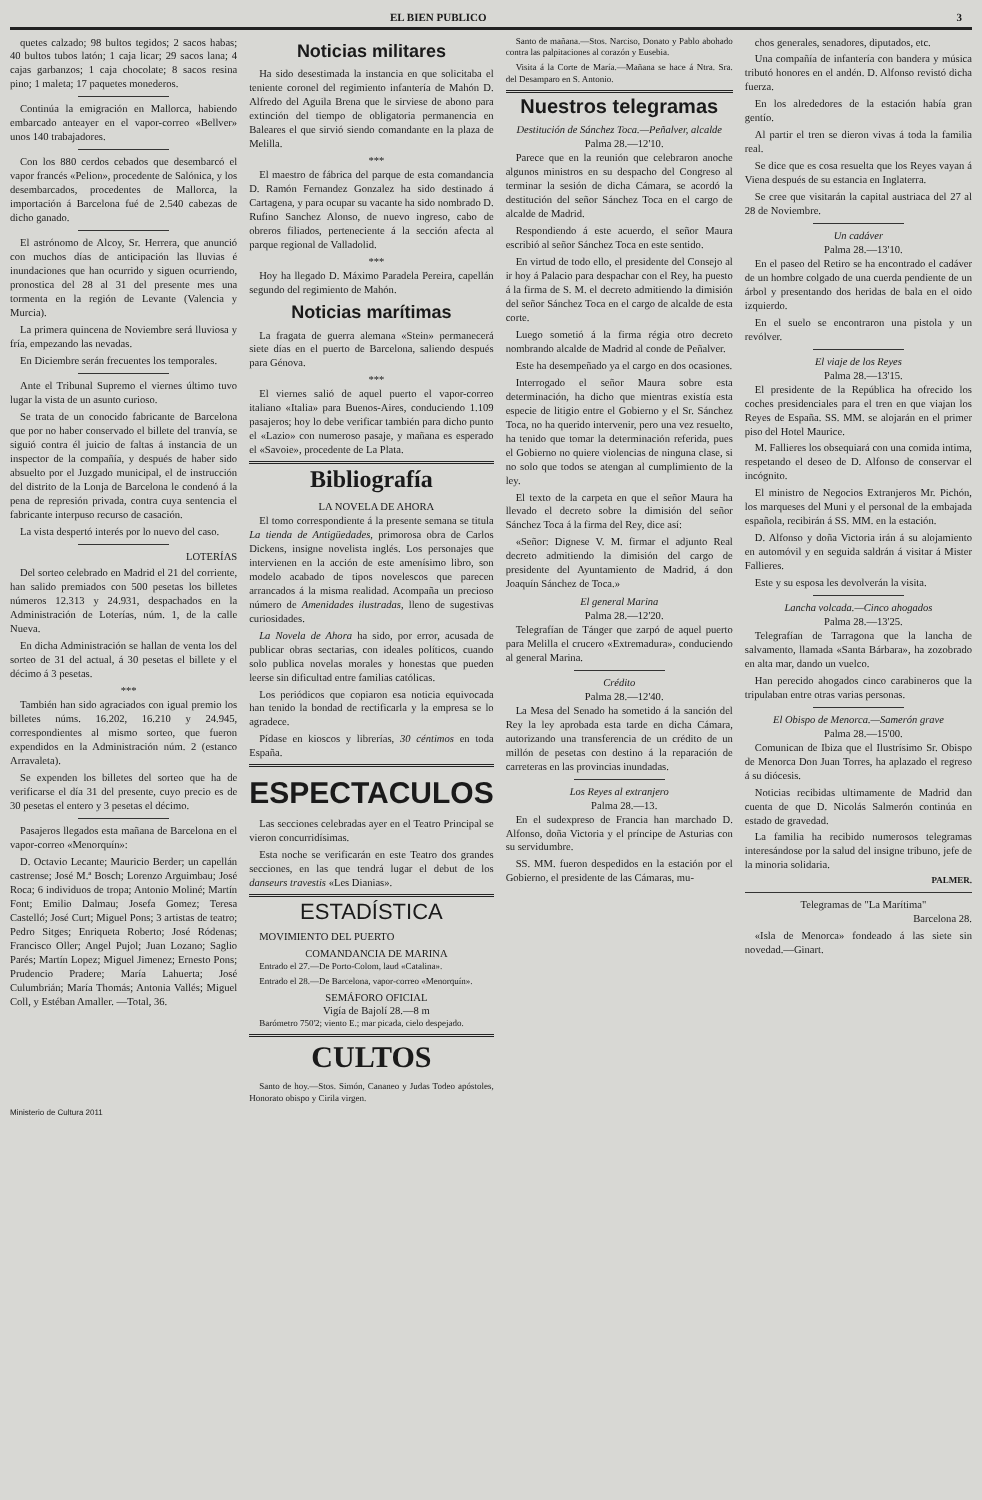EL BIEN PUBLICO 3
quetes calzado; 98 bultos tegidos; 2 sacos habas; 40 bultos tubos latón; 1 caja licar; 29 sacos lana; 4 cajas garbanzos; 1 caja chocolate; 8 sacos resina pino; 1 maleta; 17 paquetes monederos.
Continúa la emigración en Mallorca, habiendo embarcado anteayer en el vapor-correo «Bellver» unos 140 trabajadores.
Con los 880 cerdos cebados que desembarcó el vapor francés «Pelion», procedente de Salónica, y los desembarcados, procedentes de Mallorca, la importación á Barcelona fué de 2.540 cabezas de dicho ganado.
El astrónomo de Alcoy, Sr. Herrera, que anunció con muchos días de anticipación las lluvias é inundaciones que han ocurrido y siguen ocurriendo, pronostica del 28 al 31 del presente mes una tormenta en la región de Levante (Valencia y Murcia).
La primera quincena de Noviembre será lluviosa y fría, empezando las nevadas.
En Diciembre serán frecuentes los temporales.
Ante el Tribunal Supremo el viernes último tuvo lugar la vista de un asunto curioso.
Se trata de un conocido fabricante de Barcelona que por no haber conservado el billete del tranvía, se siguió contra él juicio de faltas á instancia de un inspector de la compañía, y después de haber sido absuelto por el Juzgado municipal, el de instrucción del distrito de la Lonja de Barcelona le condenó á la pena de represión privada, contra cuya sentencia el fabricante interpuso recurso de casación.
La vista despertó interés por lo nuevo del caso.
LOTERÍAS
Del sorteo celebrado en Madrid el 21 del corriente, han salido premiados con 500 pesetas los billetes números 12.313 y 24.931, despachados en la Administración de Loterías, núm. 1, de la calle Nueva.
En dicha Administración se hallan de venta los del sorteo de 31 del actual, á 30 pesetas el billete y el décimo á 3 pesetas.
***
También han sido agraciados con igual premio los billetes núms. 16.202, 16.210 y 24.945, correspondientes al mismo sorteo, que fueron expendidos en la Administración núm. 2 (estanco Arravaleta).
Se expenden los billetes del sorteo que ha de verificarse el día 31 del presente, cuyo precio es de 30 pesetas el entero y 3 pesetas el décimo.
Pasajeros llegados esta mañana de Barcelona en el vapor-correo «Menorquín»:
D. Octavio Lecante; Mauricio Berder; un capellán castrense; José M.ª Bosch; Lorenzo Arguimbau; José Roca; 6 individuos de tropa; Antonio Moliné; Martín Font; Emilio Dalmau; Josefa Gomez; Teresa Castelló; José Curt; Miguel Pons; 3 artistas de teatro; Pedro Sitges; Enriqueta Roberto; José Ródenas; Francisco Oller; Angel Pujol; Juan Lozano; Saglio Parés; Martín Lopez; Miguel Jimenez; Ernesto Pons; Prudencio Pradere; María Lahuerta; José Culumbrián; María Thomás; Antonia Vallés; Miguel Coll, y Estéban Amaller. —Total, 36.
Noticias militares
Ha sido desestimada la instancia en que solicitaba el teniente coronel del regimiento infantería de Mahón D. Alfredo del Aguila Brena que le sirviese de abono para extinción del tiempo de obligatoria permanencia en Baleares el que sirvió siendo comandante en la plaza de Melilla.
***
El maestro de fábrica del parque de esta comandancia D. Ramón Fernandez Gonzalez ha sido destinado á Cartagena, y para ocupar su vacante ha sido nombrado D. Rufino Sanchez Alonso, de nuevo ingreso, cabo de obreros filiados, perteneciente á la sección afecta al parque regional de Valladolid.
***
Hoy ha llegado D. Máximo Paradela Pereira, capellán segundo del regimiento de Mahón.
Noticias marítimas
La fragata de guerra alemana «Stein» permanecerá siete días en el puerto de Barcelona, saliendo después para Génova.
***
El viernes salió de aquel puerto el vapor-correo italiano «Italia» para Buenos-Aires, conduciendo 1.109 pasajeros; hoy lo debe verificar también para dicho punto el «Lazio» con numeroso pasaje, y mañana es esperado el «Savoie», procedente de La Plata.
Bibliografía
LA NOVELA DE AHORA
El tomo correspondiente á la presente semana se titula La tienda de Antigüedades, primorosa obra de Carlos Dickens, insigne novelista inglés. Los personajes que intervienen en la acción de este amenísimo libro, son modelo acabado de tipos novelescos que parecen arrancados á la misma realidad. Acompaña un precioso número de Amenidades ilustradas, lleno de sugestivas curiosidades.
La Novela de Ahora ha sido, por error, acusada de publicar obras sectarias, con ideales políticos, cuando solo publica novelas morales y honestas que pueden leerse sin dificultad entre familias católicas.
Los periódicos que copiaron esa noticia equivocada han tenido la bondad de rectificarla y la empresa se lo agradece.
Pídase en kioscos y librerías, 30 céntimos en toda España.
ESPECTACULOS
Las secciones celebradas ayer en el Teatro Principal se vieron concurridísimas.
Esta noche se verificarán en este Teatro dos grandes secciones, en las que tendrá lugar el debut de los danseurs travestis «Les Dianias».
ESTADÍSTICA
MOVIMIENTO DEL PUERTO
COMANDANCIA DE MARINA
Entrado el 27.—De Porto-Colom, laud «Catalina».
Entrado el 28.—De Barcelona, vapor-correo «Menorquín».
SEMÁFORO OFICIAL
Vigía de Bajolí 28.—8 m
Barómetro 750'2; viento E.; mar picada, cielo despejado.
CULTOS
Santo de hoy.—Stos. Simón, Cananeo y Judas Todeo apóstoles, Honorato obispo y Cirila virgen.
Santo de mañana.—Stos. Narciso, Donato y Pablo abohado contra las palpitaciones al corazón y Eusebia.
Visita á la Corte de María.—Mañana se hace á Ntra. Sra. del Desamparo en S. Antonio.
Nuestros telegramas
Destitución de Sánchez Toca.—Peñalver, alcalde
Palma 28.—12'10.
Parece que en la reunión que celebraron anoche algunos ministros en su despacho del Congreso al terminar la sesión de dicha Cámara, se acordó la destitución del señor Sánchez Toca en el cargo de alcalde de Madrid.
Respondiendo á este acuerdo, el señor Maura escribió al señor Sánchez Toca en este sentido.
En virtud de todo ello, el presidente del Consejo al ir hoy á Palacio para despachar con el Rey, ha puesto á la firma de S. M. el decreto admitiendo la dimisión del señor Sánchez Toca en el cargo de alcalde de esta corte.
Luego sometió á la firma régia otro decreto nombrando alcalde de Madrid al conde de Peñalver.
Este ha desempeñado ya el cargo en dos ocasiones.
Interrogado el señor Maura sobre esta determinación, ha dicho que mientras existía esta especie de litigio entre el Gobierno y el Sr. Sánchez Toca, no ha querido intervenir, pero una vez resuelto, ha tenido que tomar la determinación referida, pues el Gobierno no quiere violencias de ninguna clase, si no solo que todos se atengan al cumplimiento de la ley.
El texto de la carpeta en que el señor Maura ha llevado el decreto sobre la dimisión del señor Sánchez Toca á la firma del Rey, dice así:
«Señor: Dignese V. M. firmar el adjunto Real decreto admitiendo la dimisión del cargo de presidente del Ayuntamiento de Madrid, á don Joaquín Sánchez de Toca.»
El general Marina
Palma 28.—12'20.
Telegrafían de Tánger que zarpó de aquel puerto para Melilla el crucero «Extremadura», conduciendo al general Marina.
Crédito
Palma 28.—12'40.
La Mesa del Senado ha sometido á la sanción del Rey la ley aprobada esta tarde en dicha Cámara, autorizando una transferencia de un crédito de un millón de pesetas con destino á la reparación de carreteras en las provincias inundadas.
Los Reyes al extranjero
Palma 28.—13.
En el sudexpreso de Francia han marchado D. Alfonso, doña Victoria y el príncipe de Asturias con su servidumbre.
SS. MM. fueron despedidos en la estación por el Gobierno, el presidente de las Cámaras, mu-
chos generales, senadores, diputados, etc.
Una compañía de infantería con bandera y música tributó honores en el andén. D. Alfonso revistó dicha fuerza.
En los alrededores de la estación había gran gentío.
Al partir el tren se dieron vivas á toda la familia real.
Se dice que es cosa resuelta que los Reyes vayan á Viena después de su estancia en Inglaterra.
Se cree que visitarán la capital austriaca del 27 al 28 de Noviembre.
Un cadáver
Palma 28.—13'10.
En el paseo del Retiro se ha encontrado el cadáver de un hombre colgado de una cuerda pendiente de un árbol y presentando dos heridas de bala en el oido izquierdo.
En el suelo se encontraron una pistola y un revólver.
El viaje de los Reyes
Palma 28.—13'15.
El presidente de la República ha ofrecido los coches presidenciales para el tren en que viajan los Reyes de España. SS. MM. se alojarán en el primer piso del Hotel Maurice.
M. Fallieres los obsequiará con una comida intima, respetando el deseo de D. Alfonso de conservar el incógnito.
El ministro de Negocios Extranjeros Mr. Pichón, los marqueses del Muni y el personal de la embajada española, recibirán á SS. MM. en la estación.
D. Alfonso y doña Victoria irán á su alojamiento en automóvil y en seguida saldrán á visitar á Mister Fallieres.
Este y su esposa les devolverán la visita.
Lancha volcada.—Cinco ahogados
Palma 28.—13'25.
Telegrafían de Tarragona que la lancha de salvamento, llamada «Santa Bárbara», ha zozobrado en alta mar, dando un vuelco.
Han perecido ahogados cinco carabineros que la tripulaban entre otras varias personas.
El Obispo de Menorca.—Samerón grave
Palma 28.—15'00.
Comunican de Ibiza que el Ilustrísimo Sr. Obispo de Menorca Don Juan Torres, ha aplazado el regreso á su diócesis.
Noticias recibidas ultimamente de Madrid dan cuenta de que D. Nicolás Salmerón continúa en estado de gravedad.
La familia ha recibido numerosos telegramas interesándose por la salud del insigne tribuno, jefe de la minoria solidaria.
PALMER.
Telegramas de "La Marítima"
Barcelona 28.
«Isla de Menorca» fondeado á las siete sin novedad.—Ginart.
Ministerio de Cultura 2011